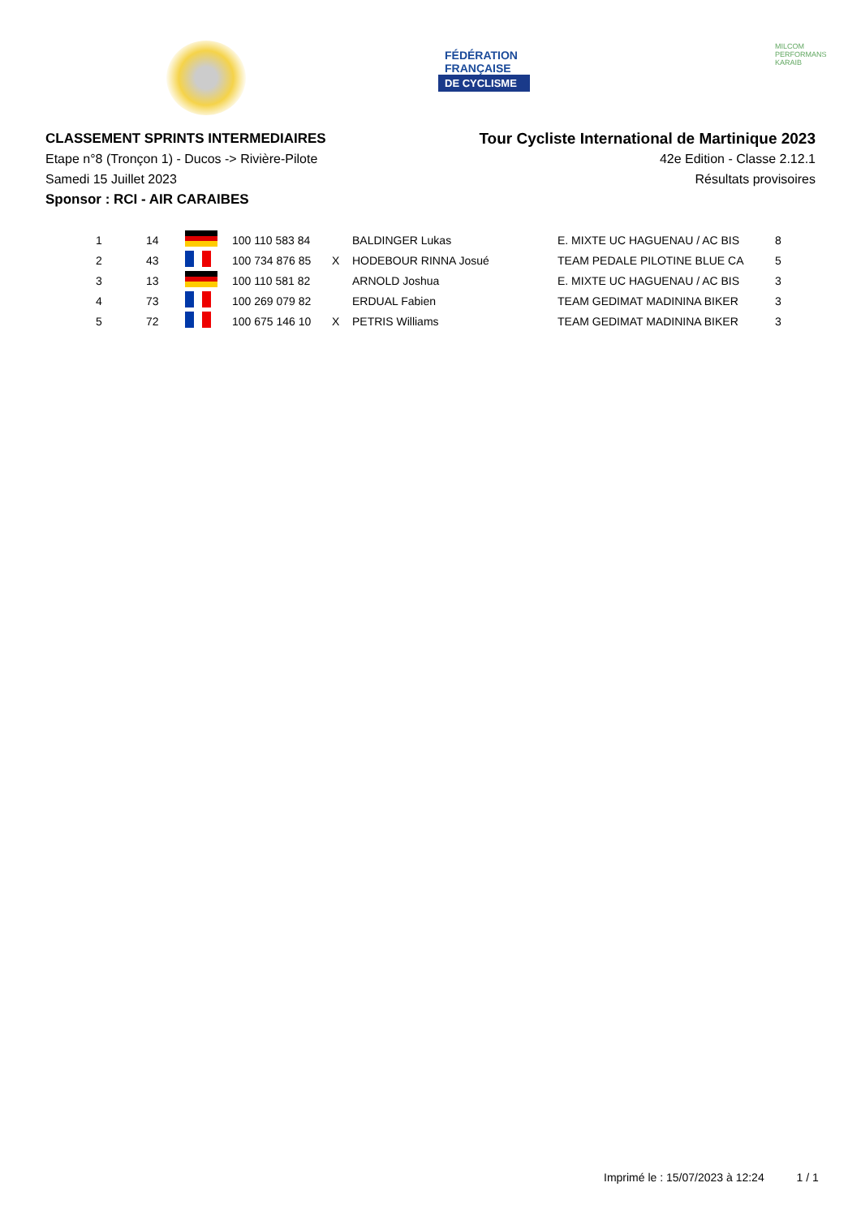FÉDÉRATION
FRANÇAISE
DE CYCLISME
MILCOM
PERFORMANS KARAIB
CLASSEMENT SPRINTS INTERMEDIAIRES
Etape n°8 (Tronçon 1) - Ducos -> Rivière-Pilote
Samedi 15 Juillet 2023
Sponsor : RCI - AIR CARAIBES
Tour Cycliste International de Martinique 2023
42e Edition - Classe 2.12.1
Résultats provisoires
| 1 | 14 | | 100 110 583 84 | | BALDINGER Lukas | E. MIXTE UC HAGUENAU / AC BIS | 8 |
| 2 | 43 | | 100 734 876 85 | X | HODEBOUR RINNA Josué | TEAM PEDALE PILOTINE BLUE CA | 5 |
| 3 | 13 | | 100 110 581 82 | | ARNOLD Joshua | E. MIXTE UC HAGUENAU / AC BIS | 3 |
| 4 | 73 | | 100 269 079 82 | | ERDUAL Fabien | TEAM GEDIMAT MADININA BIKER | 3 |
| 5 | 72 | | 100 675 146 10 | X | PETRIS Williams | TEAM GEDIMAT MADININA BIKER | 3 |
Imprimé le : 15/07/2023 à 12:24 1 / 1